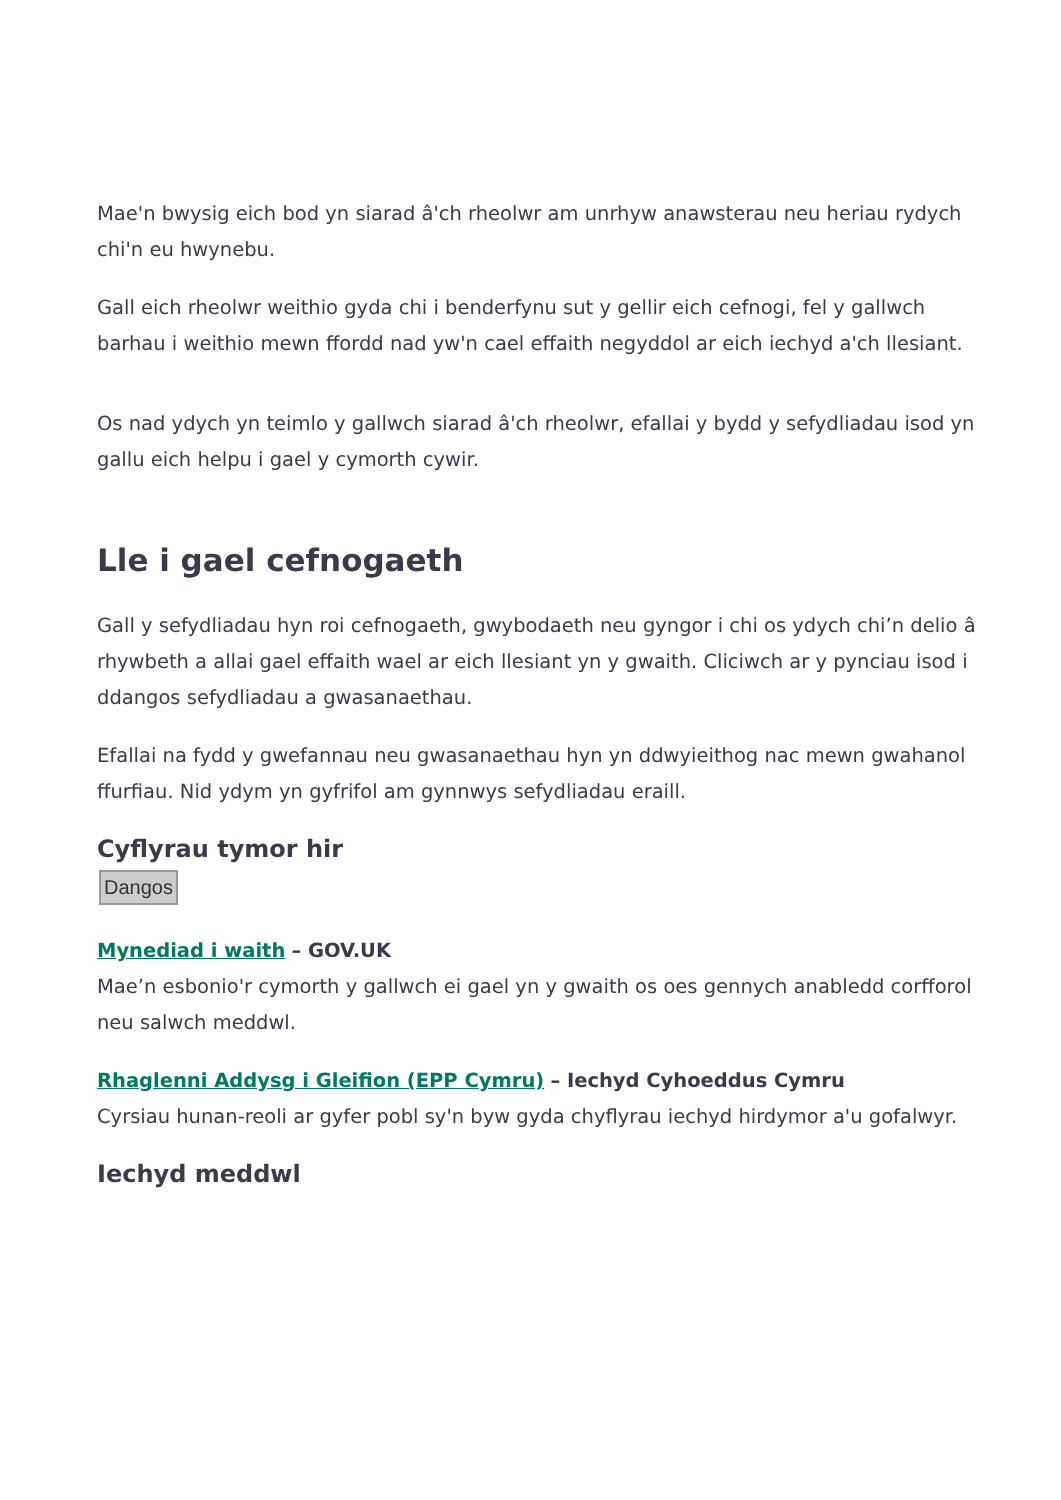Mae'n bwysig eich bod yn siarad â'ch rheolwr am unrhyw anawsterau neu heriau rydych chi'n eu hwynebu.
Gall eich rheolwr weithio gyda chi i benderfynu sut y gellir eich cefnogi, fel y gallwch barhau i weithio mewn ffordd nad yw'n cael effaith negyddol ar eich iechyd a'ch llesiant.
Os nad ydych yn teimlo y gallwch siarad â'ch rheolwr, efallai y bydd y sefydliadau isod yn gallu eich helpu i gael y cymorth cywir.
Lle i gael cefnogaeth
Gall y sefydliadau hyn roi cefnogaeth, gwybodaeth neu gyngor i chi os ydych chi’n delio â rhywbeth a allai gael effaith wael ar eich llesiant yn y gwaith. Cliciwch ar y pynciau isod i ddangos sefydliadau a gwasanaethau.
Efallai na fydd y gwefannau neu gwasanaethau hyn yn ddwyieithog nac mewn gwahanol ffurfiau. Nid ydym yn gyfrifol am gynnwys sefydliadau eraill.
Cyflyrau tymor hir
Dangos
Mynediad i waith – GOV.UK
Mae’n esbonio'r cymorth y gallwch ei gael yn y gwaith os oes gennych anabledd corfforol neu salwch meddwl.
Rhaglenni Addysg i Gleifion (EPP Cymru) – Iechyd Cyhoeddus Cymru
Cyrsiau hunan-reoli ar gyfer pobl sy'n byw gyda chyflyrau iechyd hirdymor a'u gofalwyr.
Iechyd meddwl